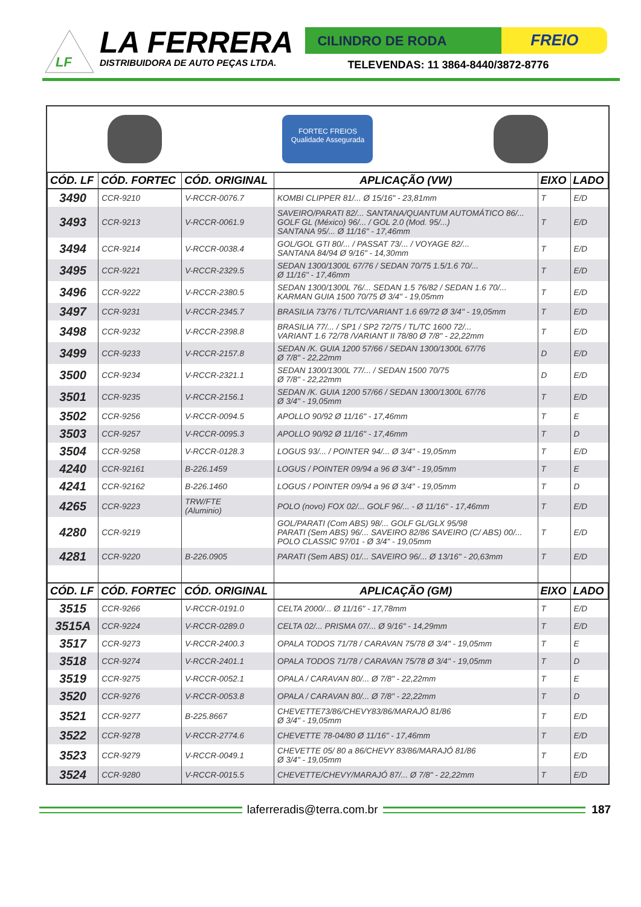LF
LA FERRERA
DISTRIBUIDORA DE AUTO PEÇAS LTDA.
CILINDRO DE RODA
FREIO
TELEVENDAS: 11 3864-8440/3872-8776
FORTEC FREIOS
Qualidade Assegurada
| CÓD. LF | CÓD. FORTEC | CÓD. ORIGINAL | APLICAÇÃO (VW) | EIXO | LADO |
| --- | --- | --- | --- | --- | --- |
| 3490 | CCR-9210 | V-RCCR-0076.7 | KOMBI CLIPPER 81/... Ø 15/16" - 23,81mm | T | E/D |
| 3493 | CCR-9213 | V-RCCR-0061.9 | SAVEIRO/PARATI 82/... SANTANA/QUANTUM AUTOMÁTICO 86/... GOLF GL (México) 96/... / GOL 2.0 (Mod. 95/...) SANTANA 95/... Ø 11/16" - 17,46mm | T | E/D |
| 3494 | CCR-9214 | V-RCCR-0038.4 | GOL/GOL GTI 80/... / PASSAT 73/... / VOYAGE 82/... SANTANA 84/94 Ø 9/16" - 14,30mm | T | E/D |
| 3495 | CCR-9221 | V-RCCR-2329.5 | SEDAN 1300/1300L 67/76 / SEDAN 70/75 1.5/1.6 70/... Ø 11/16" - 17,46mm | T | E/D |
| 3496 | CCR-9222 | V-RCCR-2380.5 | SEDAN 1300/1300L 76/... SEDAN 1.5 76/82 / SEDAN 1.6 70/... KARMAN GUIA 1500 70/75 Ø 3/4" - 19,05mm | T | E/D |
| 3497 | CCR-9231 | V-RCCR-2345.7 | BRASILIA 73/76 / TL/TC/VARIANT 1.6 69/72 Ø 3/4" - 19,05mm | T | E/D |
| 3498 | CCR-9232 | V-RCCR-2398.8 | BRASILIA 77/... / SP1 / SP2 72/75 / TL/TC 1600 72/... VARIANT 1.6 72/78 /VARIANT II 78/80 Ø 7/8" - 22,22mm | T | E/D |
| 3499 | CCR-9233 | V-RCCR-2157.8 | SEDAN /K. GUIA 1200 57/66 / SEDAN 1300/1300L 67/76 Ø 7/8" - 22,22mm | D | E/D |
| 3500 | CCR-9234 | V-RCCR-2321.1 | SEDAN 1300/1300L 77/... / SEDAN 1500 70/75 Ø 7/8" - 22,22mm | D | E/D |
| 3501 | CCR-9235 | V-RCCR-2156.1 | SEDAN /K. GUIA 1200 57/66 / SEDAN 1300/1300L 67/76 Ø 3/4" - 19,05mm | T | E/D |
| 3502 | CCR-9256 | V-RCCR-0094.5 | APOLLO 90/92 Ø 11/16" - 17,46mm | T | E |
| 3503 | CCR-9257 | V-RCCR-0095.3 | APOLLO 90/92 Ø 11/16" - 17,46mm | T | D |
| 3504 | CCR-9258 | V-RCCR-0128.3 | LOGUS 93/... / POINTER 94/... Ø 3/4" - 19,05mm | T | E/D |
| 4240 | CCR-92161 | B-226.1459 | LOGUS / POINTER 09/94 a 96 Ø 3/4" - 19,05mm | T | E |
| 4241 | CCR-92162 | B-226.1460 | LOGUS / POINTER 09/94 a 96 Ø 3/4" - 19,05mm | T | D |
| 4265 | CCR-9223 | TRW/FTE (Aluminio) | POLO (novo) FOX 02/... GOLF 96/... - Ø 11/16" - 17,46mm | T | E/D |
| 4280 | CCR-9219 | | GOL/PARATI (Com ABS) 98/... GOLF GL/GLX 95/98 PARATI (Sem ABS) 96/... SAVEIRO 82/86 SAVEIRO (C/ ABS) 00/... POLO CLASSIC 97/01 - Ø 3/4" - 19,05mm | T | E/D |
| 4281 | CCR-9220 | B-226.0905 | PARATI (Sem ABS) 01/... SAVEIRO 96/... Ø 13/16" - 20,63mm | T | E/D |
| CÓD. LF | CÓD. FORTEC | CÓD. ORIGINAL | APLICAÇÃO (GM) | EIXO | LADO |
| 3515 | CCR-9266 | V-RCCR-0191.0 | CELTA 2000/... Ø 11/16" - 17,78mm | T | E/D |
| 3515A | CCR-9224 | V-RCCR-0289.0 | CELTA 02/... PRISMA 07/... Ø 9/16" - 14,29mm | T | E/D |
| 3517 | CCR-9273 | V-RCCR-2400.3 | OPALA TODOS 71/78 / CARAVAN 75/78 Ø 3/4" - 19,05mm | T | E |
| 3518 | CCR-9274 | V-RCCR-2401.1 | OPALA TODOS 71/78 / CARAVAN 75/78 Ø 3/4" - 19,05mm | T | D |
| 3519 | CCR-9275 | V-RCCR-0052.1 | OPALA / CARAVAN 80/... Ø 7/8" - 22,22mm | T | E |
| 3520 | CCR-9276 | V-RCCR-0053.8 | OPALA / CARAVAN 80/... Ø 7/8" - 22,22mm | T | D |
| 3521 | CCR-9277 | B-225.8667 | CHEVETTE73/86/CHEVY83/86/MARAJÓ 81/86 Ø 3/4" - 19,05mm | T | E/D |
| 3522 | CCR-9278 | V-RCCR-2774.6 | CHEVETTE 78-04/80 Ø 11/16" - 17,46mm | T | E/D |
| 3523 | CCR-9279 | V-RCCR-0049.1 | CHEVETTE 05/ 80 a 86/CHEVY 83/86/MARAJÓ 81/86 Ø 3/4" - 19,05mm | T | E/D |
| 3524 | CCR-9280 | V-RCCR-0015.5 | CHEVETTE/CHEVY/MARAJÓ 87/... Ø 7/8" - 22,22mm | T | E/D |
laferreradis@terra.com.br 187